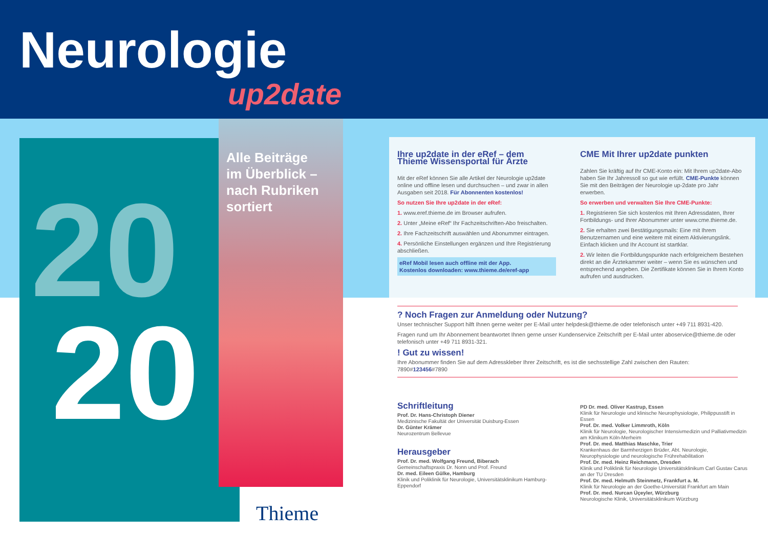Neurologie
up2date
Alle Beiträge
im Überblick –
nach Rubriken
sortiert
20
20
Thieme
Ihre up2date in der eRef – dem Thieme Wissensportal für Ärzte
Mit der eRef können Sie alle Artikel der Neurologie up2date online und offline lesen und durchsuchen – und zwar in allen Ausgaben seit 2018. Für Abonnenten kostenlos!
So nutzen Sie Ihre up2date in der eRef:
1. www.eref.thieme.de im Browser aufrufen.
2. Unter „Meine eRef“ Ihr Fachzeitschriften-Abo freischalten.
2. Ihre Fachzeitschrift auswählen und Abonummer eintragen.
4. Persönliche Einstellungen ergänzen und Ihre Registrierung abschließen.
eRef Mobil lesen auch offline mit der App.
Kostenlos downloaden: www.thieme.de/eref-app
CME Mit Ihrer up2date punkten
Zahlen Sie kräftig auf Ihr CME-Konto ein: Mit Ihrem up2date-Abo haben Sie Ihr Jahressoll so gut wie erfüllt. CME-Punkte können Sie mit den Beiträgen der Neurologie up-2date pro Jahr erwerben.
So erwerben und verwalten Sie Ihre CME-Punkte:
1. Registrieren Sie sich kostenlos mit Ihren Adressdaten, Ihrer Fortbildungs- und Ihrer Abonummer unter www.cme.thieme.de.
2. Sie erhalten zwei Bestätigungsmails: Eine mit Ihrem Benutzernamen und eine weitere mit einem Aktivierungslink. Einfach klicken und Ihr Account ist startklar.
2. Wir leiten die Fortbildungspunkte nach erfolgreichem Bestehen direkt an die Ärztekammer weiter – wenn Sie es wünschen und entsprechend angeben. Die Zertifikate können Sie in Ihrem Konto aufrufen und ausdrucken.
? Noch Fragen zur Anmeldung oder Nutzung?
Unser technischer Support hilft Ihnen gerne weiter per E-Mail unter helpdesk@thieme.de oder telefonisch unter +49 711 8931-420.
Fragen rund um Ihr Abonnement beantwortet Ihnen gerne unser Kundenservice Zeitschrift per E-Mail unter aboservice@thieme.de oder telefonisch unter +49 711 8931-321.
! Gut zu wissen!
Ihre Abonummer finden Sie auf dem Adresskleber Ihrer Zeitschrift, es ist die sechsstellige Zahl zwischen den Rauten: 7890#123456#7890
Schriftleitung
Prof. Dr. Hans-Christoph Diener
Medizinische Fakultät der Universität Duisburg-Essen
Dr. Günter Krämer
Neurozentrum Bellevue
Herausgeber
Prof. Dr. med. Wolfgang Freund, Biberach
Gemeinschaftspraxis Dr. Nonn und Prof. Freund
Dr. med. Eileen Gülke, Hamburg
Klinik und Poliklinik für Neurologie, Universitätsklinikum Hamburg-Eppendorf
PD Dr. med. Oliver Kastrup, Essen
Klinik für Neurologie und klinische Neurophysiologie, Philippusstift in Essen
Prof. Dr. med. Volker Limmroth, Köln
Klinik für Neurologie, Neurologischer Intensivmedizin und Palliativmedizin am Klinikum Köln-Merheim
Prof. Dr. med. Matthias Maschke, Trier
Krankenhaus der Barmherzigen Brüder, Abt. Neurologie, Neurophysiologie und neurologische Frührehabilitation
Prof. Dr. med. Heinz Reichmann, Dresden
Klinik und Poliklinik für Neurologie Universitätsklinikum Carl Gustav Carus an der TU Dresden
Prof. Dr. med. Helmuth Steinmetz, Frankfurt a. M.
Klinik für Neurologie an der Goethe-Universität Frankfurt am Main
Prof. Dr. med. Nurcan Üçeyler, Würzburg
Neurologische Klinik, Universitätsklinikum Würzburg